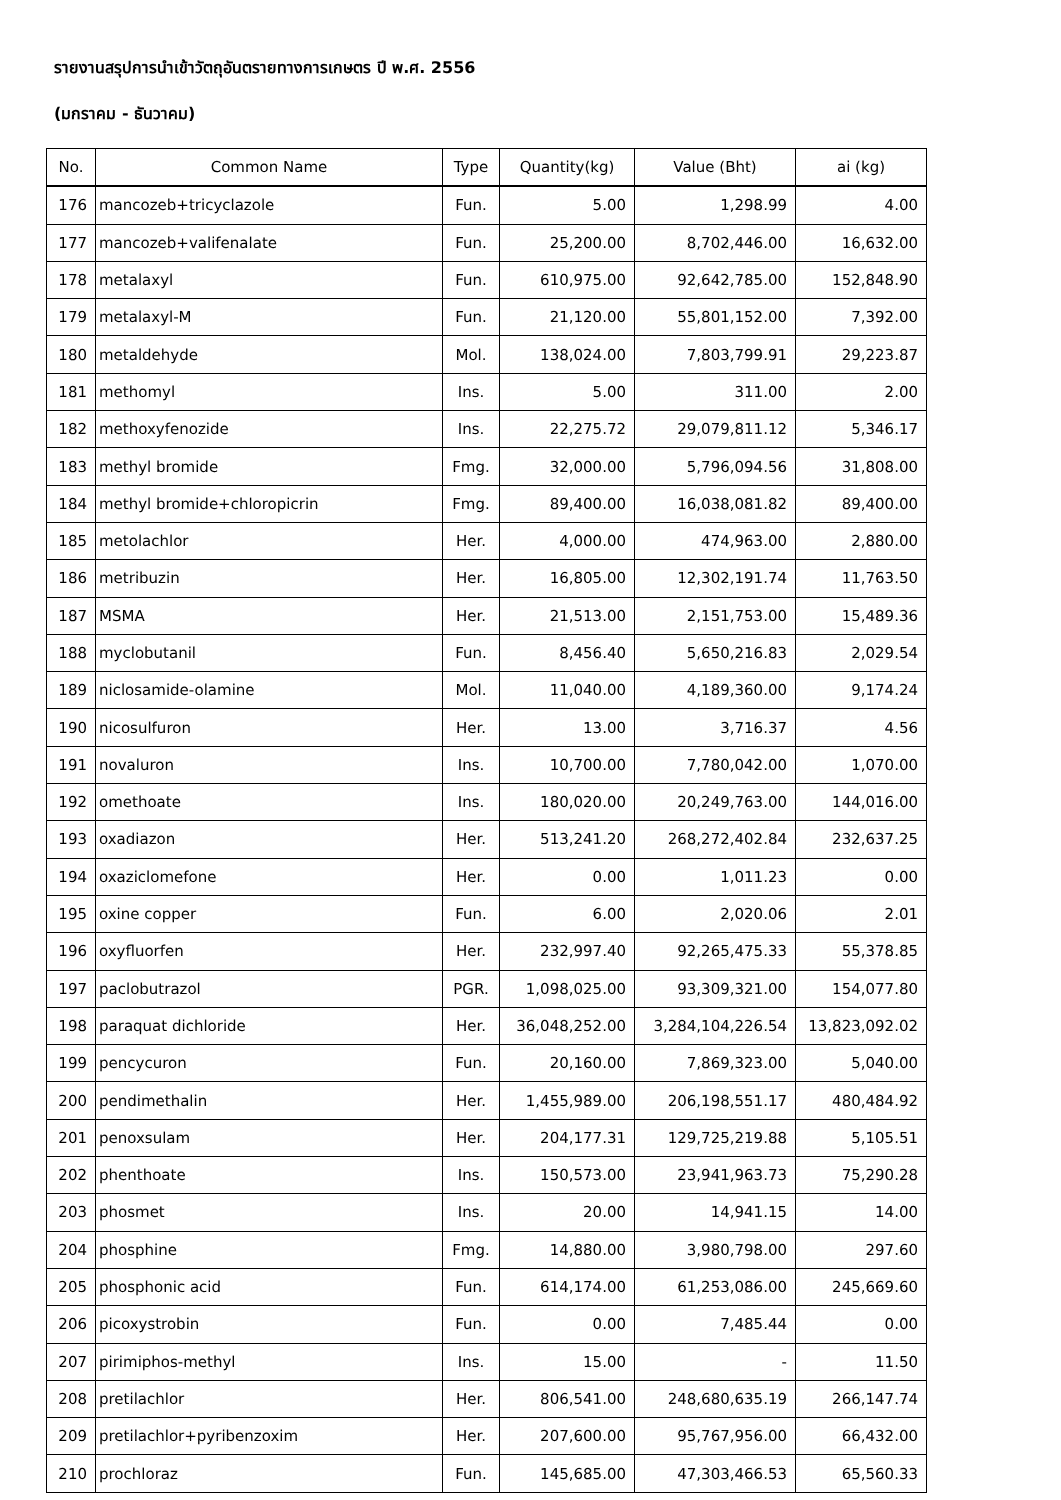รายงานสรุปการนำเข้าวัตถุอันตรายทางการเกษตร ปี พ.ศ. 2556
(มกราคม - ธันวาคม)
| No. | Common Name | Type | Quantity(kg) | Value (Bht) | ai (kg) |
| --- | --- | --- | --- | --- | --- |
| 176 | mancozeb+tricyclazole | Fun. | 5.00 | 1,298.99 | 4.00 |
| 177 | mancozeb+valifenalate | Fun. | 25,200.00 | 8,702,446.00 | 16,632.00 |
| 178 | metalaxyl | Fun. | 610,975.00 | 92,642,785.00 | 152,848.90 |
| 179 | metalaxyl-M | Fun. | 21,120.00 | 55,801,152.00 | 7,392.00 |
| 180 | metaldehyde | Mol. | 138,024.00 | 7,803,799.91 | 29,223.87 |
| 181 | methomyl | Ins. | 5.00 | 311.00 | 2.00 |
| 182 | methoxyfenozide | Ins. | 22,275.72 | 29,079,811.12 | 5,346.17 |
| 183 | methyl bromide | Fmg. | 32,000.00 | 5,796,094.56 | 31,808.00 |
| 184 | methyl bromide+chloropicrin | Fmg. | 89,400.00 | 16,038,081.82 | 89,400.00 |
| 185 | metolachlor | Her. | 4,000.00 | 474,963.00 | 2,880.00 |
| 186 | metribuzin | Her. | 16,805.00 | 12,302,191.74 | 11,763.50 |
| 187 | MSMA | Her. | 21,513.00 | 2,151,753.00 | 15,489.36 |
| 188 | myclobutanil | Fun. | 8,456.40 | 5,650,216.83 | 2,029.54 |
| 189 | niclosamide-olamine | Mol. | 11,040.00 | 4,189,360.00 | 9,174.24 |
| 190 | nicosulfuron | Her. | 13.00 | 3,716.37 | 4.56 |
| 191 | novaluron | Ins. | 10,700.00 | 7,780,042.00 | 1,070.00 |
| 192 | omethoate | Ins. | 180,020.00 | 20,249,763.00 | 144,016.00 |
| 193 | oxadiazon | Her. | 513,241.20 | 268,272,402.84 | 232,637.25 |
| 194 | oxaziclomefone | Her. | 0.00 | 1,011.23 | 0.00 |
| 195 | oxine copper | Fun. | 6.00 | 2,020.06 | 2.01 |
| 196 | oxyfluorfen | Her. | 232,997.40 | 92,265,475.33 | 55,378.85 |
| 197 | paclobutrazol | PGR. | 1,098,025.00 | 93,309,321.00 | 154,077.80 |
| 198 | paraquat dichloride | Her. | 36,048,252.00 | 3,284,104,226.54 | 13,823,092.02 |
| 199 | pencycuron | Fun. | 20,160.00 | 7,869,323.00 | 5,040.00 |
| 200 | pendimethalin | Her. | 1,455,989.00 | 206,198,551.17 | 480,484.92 |
| 201 | penoxsulam | Her. | 204,177.31 | 129,725,219.88 | 5,105.51 |
| 202 | phenthoate | Ins. | 150,573.00 | 23,941,963.73 | 75,290.28 |
| 203 | phosmet | Ins. | 20.00 | 14,941.15 | 14.00 |
| 204 | phosphine | Fmg. | 14,880.00 | 3,980,798.00 | 297.60 |
| 205 | phosphonic acid | Fun. | 614,174.00 | 61,253,086.00 | 245,669.60 |
| 206 | picoxystrobin | Fun. | 0.00 | 7,485.44 | 0.00 |
| 207 | pirimiphos-methyl | Ins. | 15.00 | - | 11.50 |
| 208 | pretilachlor | Her. | 806,541.00 | 248,680,635.19 | 266,147.74 |
| 209 | pretilachlor+pyribenzoxim | Her. | 207,600.00 | 95,767,956.00 | 66,432.00 |
| 210 | prochloraz | Fun. | 145,685.00 | 47,303,466.53 | 65,560.33 |